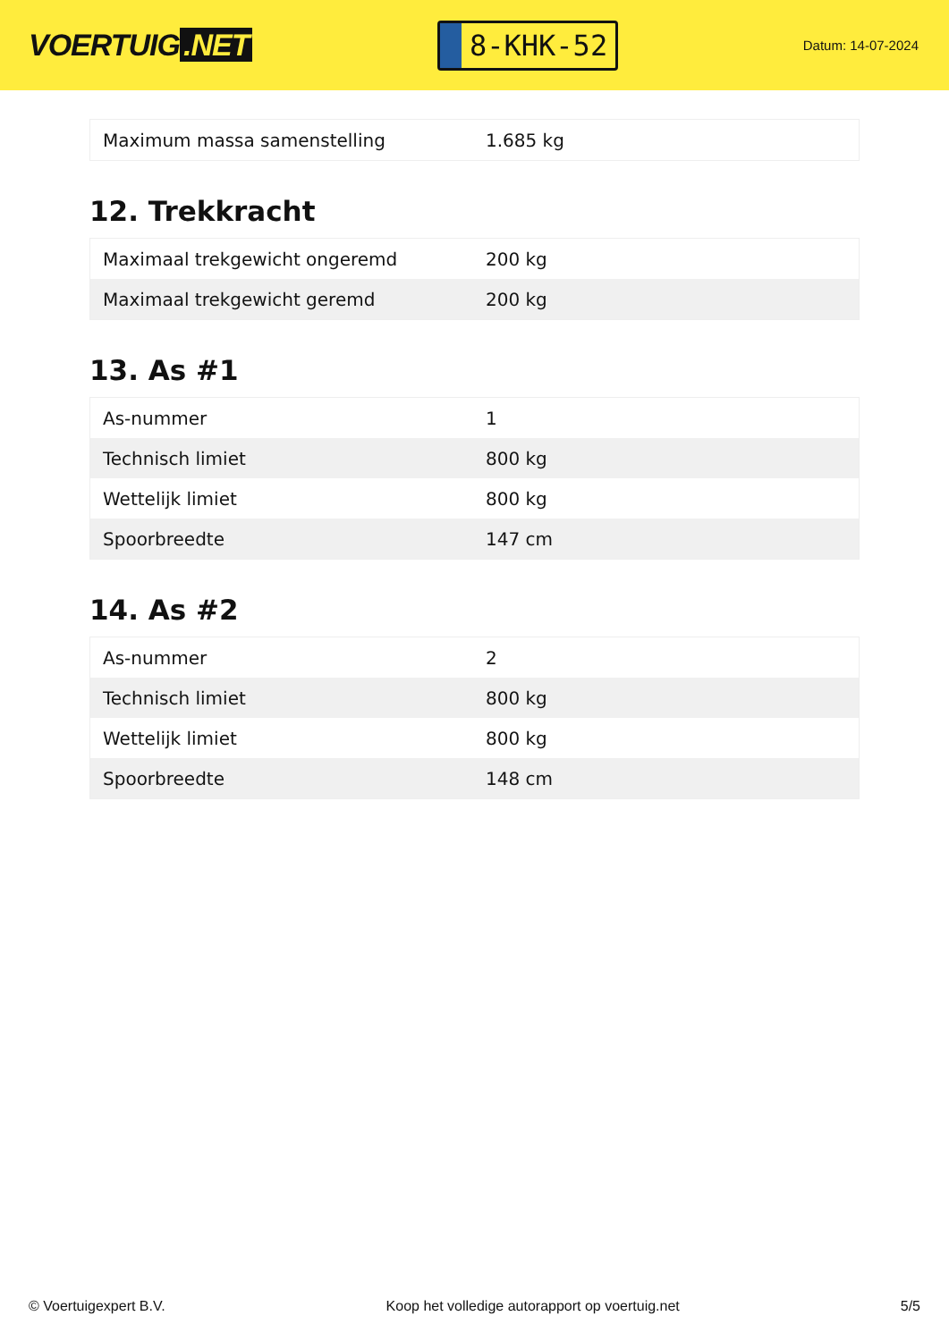VOERTUIG.NET
8-KHK-52
Datum: 14-07-2024
| Maximum massa samenstelling | 1.685 kg |
12. Trekkracht
| Maximaal trekgewicht ongeremd | 200 kg |
| Maximaal trekgewicht geremd | 200 kg |
13. As #1
| As-nummer | 1 |
| Technisch limiet | 800 kg |
| Wettelijk limiet | 800 kg |
| Spoorbreedte | 147 cm |
14. As #2
| As-nummer | 2 |
| Technisch limiet | 800 kg |
| Wettelijk limiet | 800 kg |
| Spoorbreedte | 148 cm |
© Voertuigexpert B.V. Koop het volledige autorapport op voertuig.net 5/5